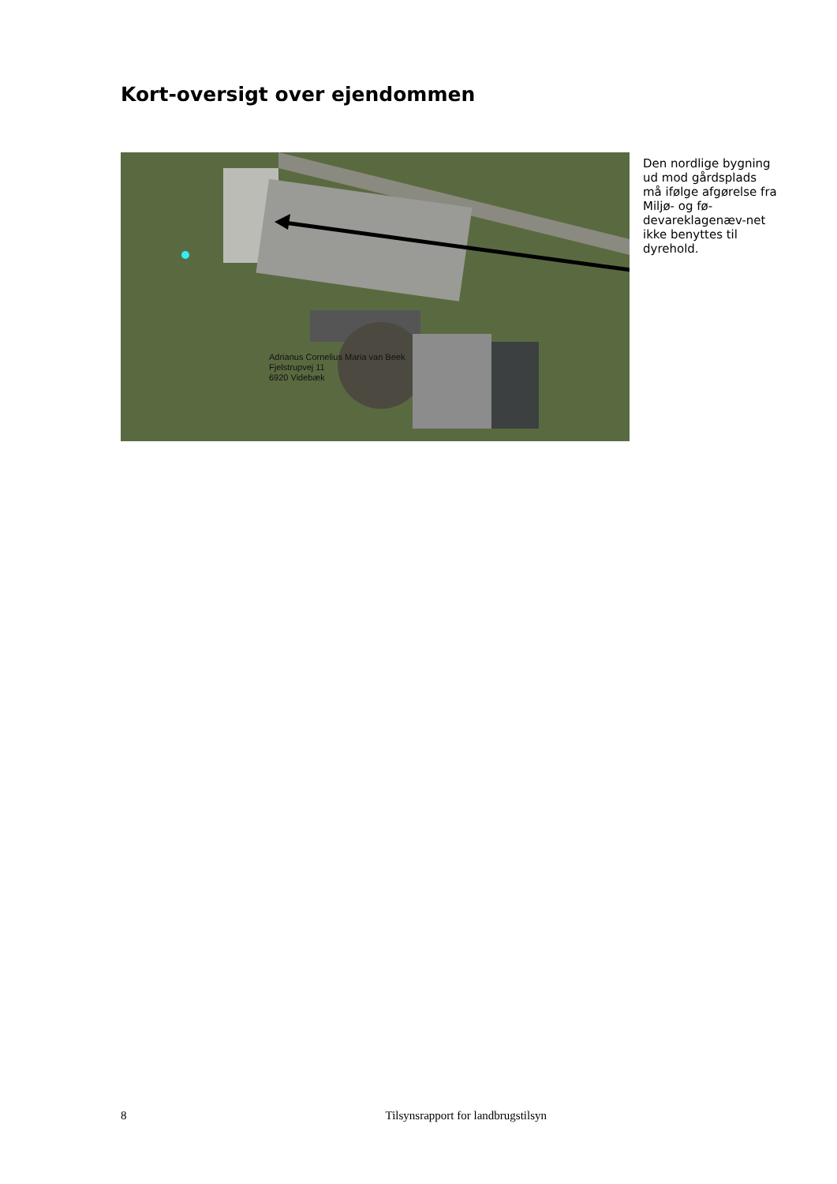Kort-oversigt over ejendommen
Adrianus Cornelius Maria van Beek
Fjelstrupvej 11
6920 Videbæk
Den nordlige bygning ud mod gårdsplads må ifølge afgørelse fra Miljø- og fø-devareklagenæv-net ikke benyttes til dyrehold.
8 Tilsynsrapport for landbrugstilsyn